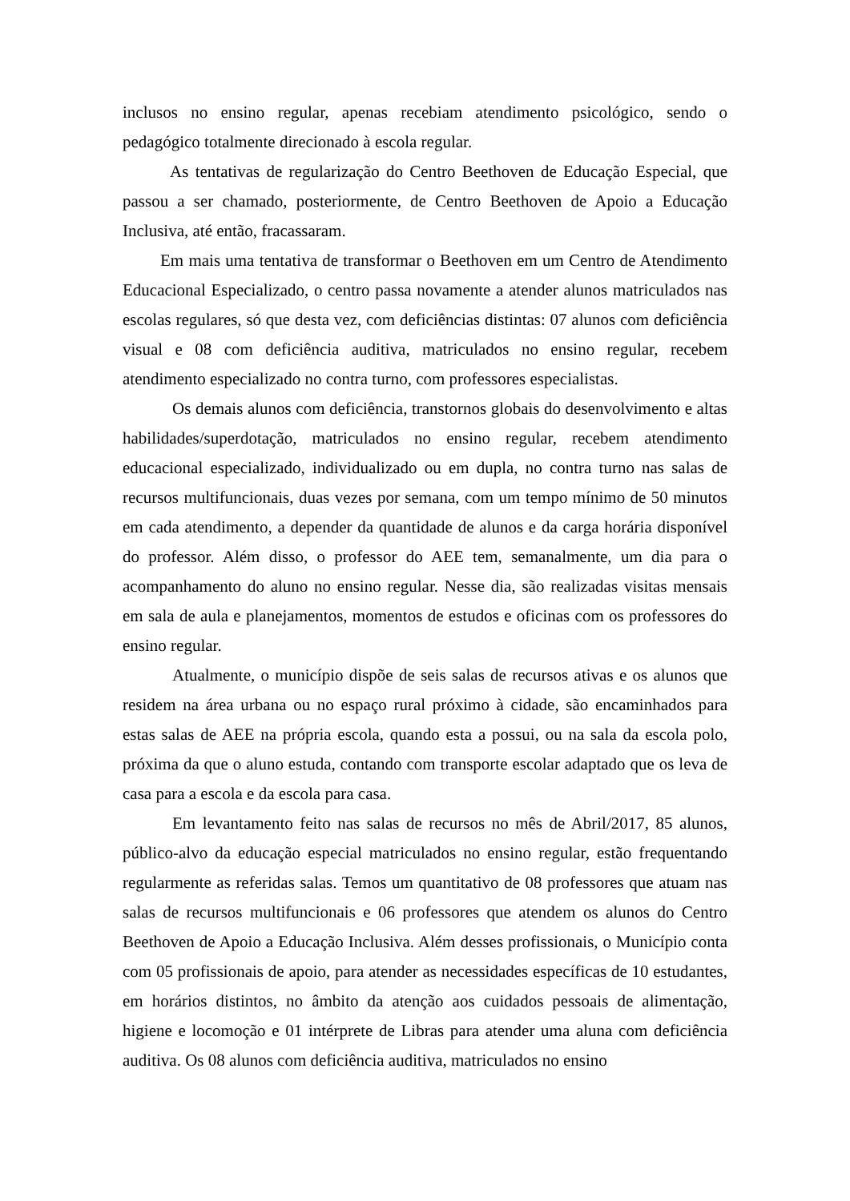inclusos no ensino regular, apenas recebiam atendimento psicológico, sendo o pedagógico totalmente direcionado à escola regular.
As tentativas de regularização do Centro Beethoven de Educação Especial, que passou a ser chamado, posteriormente, de Centro Beethoven de Apoio a Educação Inclusiva, até então, fracassaram.
Em mais uma tentativa de transformar o Beethoven em um Centro de Atendimento Educacional Especializado, o centro passa novamente a atender alunos matriculados nas escolas regulares, só que desta vez, com deficiências distintas: 07 alunos com deficiência visual e 08 com deficiência auditiva, matriculados no ensino regular, recebem atendimento especializado no contra turno, com professores especialistas.
Os demais alunos com deficiência, transtornos globais do desenvolvimento e altas habilidades/superdotação, matriculados no ensino regular, recebem atendimento educacional especializado, individualizado ou em dupla, no contra turno nas salas de recursos multifuncionais, duas vezes por semana, com um tempo mínimo de 50 minutos em cada atendimento, a depender da quantidade de alunos e da carga horária disponível do professor. Além disso, o professor do AEE tem, semanalmente, um dia para o acompanhamento do aluno no ensino regular. Nesse dia, são realizadas visitas mensais em sala de aula e planejamentos, momentos de estudos e oficinas com os professores do ensino regular.
Atualmente, o município dispõe de seis salas de recursos ativas e os alunos que residem na área urbana ou no espaço rural próximo à cidade, são encaminhados para estas salas de AEE na própria escola, quando esta a possui, ou na sala da escola polo, próxima da que o aluno estuda, contando com transporte escolar adaptado que os leva de casa para a escola e da escola para casa.
Em levantamento feito nas salas de recursos no mês de Abril/2017, 85 alunos, público-alvo da educação especial matriculados no ensino regular, estão frequentando regularmente as referidas salas. Temos um quantitativo de 08 professores que atuam nas salas de recursos multifuncionais e 06 professores que atendem os alunos do Centro Beethoven de Apoio a Educação Inclusiva. Além desses profissionais, o Município conta com 05 profissionais de apoio, para atender as necessidades específicas de 10 estudantes, em horários distintos, no âmbito da atenção aos cuidados pessoais de alimentação, higiene e locomoção e 01 intérprete de Libras para atender uma aluna com deficiência auditiva. Os 08 alunos com deficiência auditiva, matriculados no ensino